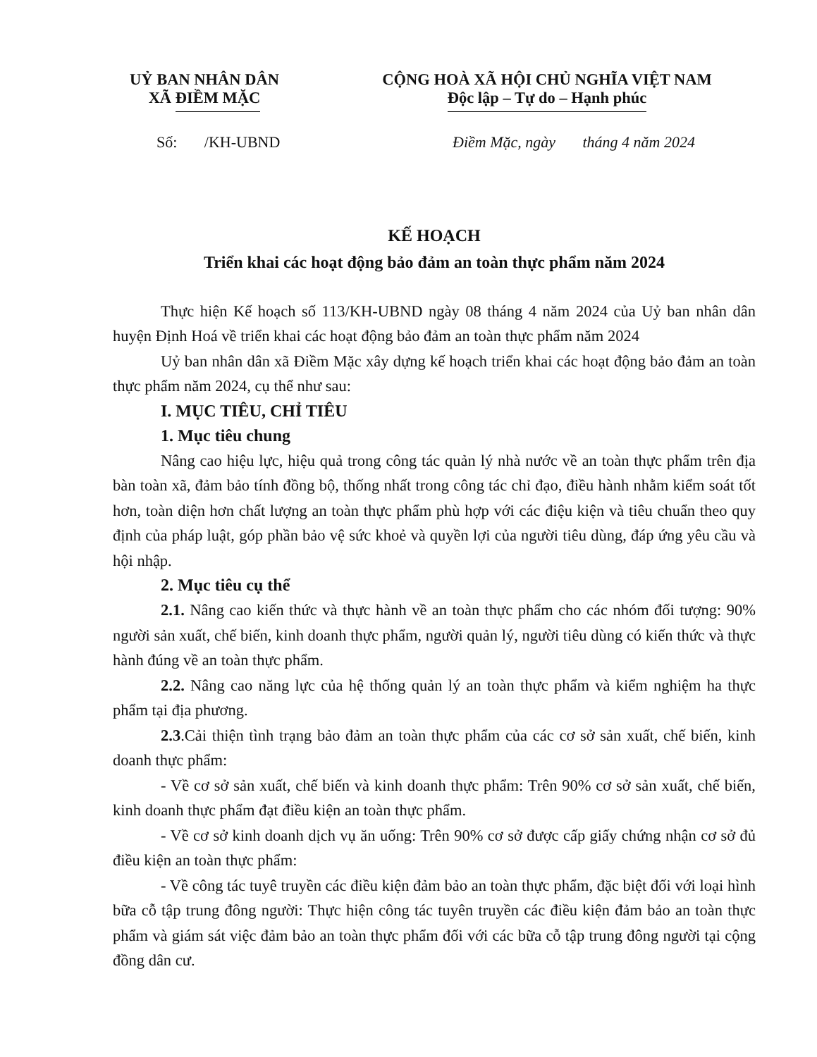UỶ BAN NHÂN DÂN
XÃ ĐIỀM MẶC
CỘNG HOÀ XÃ HỘI CHỦ NGHĨA VIỆT NAM
Độc lập – Tự do – Hạnh phúc
Số: /KH-UBND Điềm Mặc, ngày tháng 4 năm 2024
KẾ HOẠCH
Triển khai các hoạt động bảo đảm an toàn thực phẩm năm 2024
Thực hiện Kế hoạch số 113/KH-UBND ngày 08 tháng 4 năm 2024 của Uỷ ban nhân dân huyện Định Hoá về triển khai các hoạt động bảo đảm an toàn thực phẩm năm 2024
Uỷ ban nhân dân xã Điềm Mặc xây dựng kế hoạch triển khai các hoạt động bảo đảm an toàn thực phẩm năm 2024, cụ thể như sau:
I. MỤC TIÊU, CHỈ TIÊU
1. Mục tiêu chung
Nâng cao hiệu lực, hiệu quả trong công tác quản lý nhà nước về an toàn thực phẩm trên địa bàn toàn xã, đảm bảo tính đồng bộ, thống nhất trong công tác chỉ đạo, điều hành nhằm kiểm soát tốt hơn, toàn diện hơn chất lượng an toàn thực phẩm phù hợp với các điệu kiện và tiêu chuẩn theo quy định của pháp luật, góp phần bảo vệ sức khoẻ và quyền lợi của người tiêu dùng, đáp ứng yêu cầu và hội nhập.
2. Mục tiêu cụ thể
2.1. Nâng cao kiến thức và thực hành về an toàn thực phẩm cho các nhóm đối tượng: 90% người sản xuất, chế biến, kinh doanh thực phẩm, người quản lý, người tiêu dùng có kiến thức và thực hành đúng về an toàn thực phẩm.
2.2. Nâng cao năng lực của hệ thống quản lý an toàn thực phẩm và kiểm nghiệm ha thực phẩm tại địa phương.
2.3.Cải thiện tình trạng bảo đảm an toàn thực phẩm của các cơ sở sản xuất, chế biến, kinh doanh thực phẩm:
- Về cơ sở sản xuất, chế biến và kinh doanh thực phẩm: Trên 90% cơ sở sản xuất, chế biến, kinh doanh thực phẩm đạt điều kiện an toàn thực phẩm.
- Về cơ sở kinh doanh dịch vụ ăn uống: Trên 90% cơ sở được cấp giấy chứng nhận cơ sở đủ điều kiện an toàn thực phẩm:
- Về công tác tuyê truyền các điều kiện đảm bảo an toàn thực phẩm, đặc biệt đối với loại hình bữa cỗ tập trung đông người: Thực hiện công tác tuyên truyền các điều kiện đảm bảo an toàn thực phẩm và giám sát việc đảm bảo an toàn thực phẩm đối với các bữa cỗ tập trung đông người tại cộng đồng dân cư.